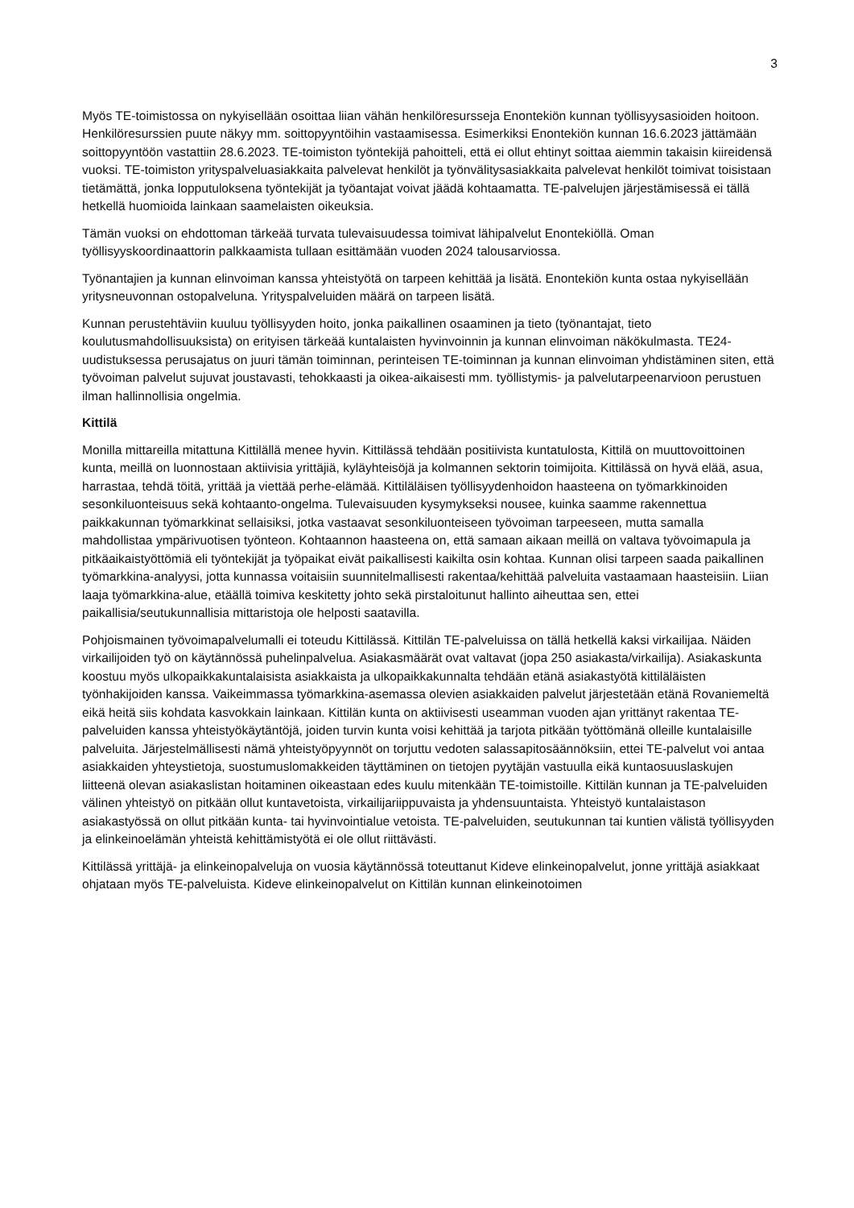3
Myös TE-toimistossa on nykyisellään osoittaa liian vähän henkilöresursseja Enontekiön kunnan työllisyysasioiden hoitoon. Henkilöresurssien puute näkyy mm. soittopyyntöihin vastaamisessa. Esimerkiksi Enontekiön kunnan 16.6.2023 jättämään soittopyyntöön vastattiin 28.6.2023. TE-toimiston työntekijä pahoitteli, että ei ollut ehtinyt soittaa aiemmin takaisin kiireidensä vuoksi. TE-toimiston yrityspalveluasiakkaita palvelevat henkilöt ja työnvälitysasiakkaita palvelevat henkilöt toimivat toisistaan tietämättä, jonka lopputuloksena työntekijät ja työantajat voivat jäädä kohtaamatta. TE-palvelujen järjestämisessä ei tällä hetkellä huomioida lainkaan saamelaisten oikeuksia.
Tämän vuoksi on ehdottoman tärkeää turvata tulevaisuudessa toimivat lähipalvelut Enontekiöllä. Oman työllisyyskoordinaattorin palkkaamista tullaan esittämään vuoden 2024 talousarviossa.
Työnantajien ja kunnan elinvoiman kanssa yhteistyötä on tarpeen kehittää ja lisätä. Enontekiön kunta ostaa nykyisellään yritysneuvonnan ostopalveluna. Yrityspalveluiden määrä on tarpeen lisätä.
Kunnan perustehtäviin kuuluu työllisyyden hoito, jonka paikallinen osaaminen ja tieto (työnantajat, tieto koulutusmahdollisuuksista) on erityisen tärkeää kuntalaisten hyvinvoinnin ja kunnan elinvoiman näkökulmasta. TE24-uudistuksessa perusajatus on juuri tämän toiminnan, perinteisen TE-toiminnan ja kunnan elinvoiman yhdistäminen siten, että työvoiman palvelut sujuvat joustavasti, tehokkaasti ja oikea-aikaisesti mm. työllistymis- ja palvelutarpeenarvioon perustuen ilman hallinnollisia ongelmia.
Kittilä
Monilla mittareilla mitattuna Kittilällä menee hyvin. Kittilässä tehdään positiivista kuntatulosta, Kittilä on muuttovoittoinen kunta, meillä on luonnostaan aktiivisia yrittäjiä, kyläyhteisöjä ja kolmannen sektorin toimijoita. Kittilässä on hyvä elää, asua, harrastaa, tehdä töitä, yrittää ja viettää perhe-elämää. Kittiläläisen työllisyydenhoidon haasteena on työmarkkinoiden sesonkiluonteisuus sekä kohtaanto-ongelma. Tulevaisuuden kysymykseksi nousee, kuinka saamme rakennettua paikkakunnan työmarkkinat sellaisiksi, jotka vastaavat sesonkiluonteiseen työvoiman tarpeeseen, mutta samalla mahdollistaa ympärivuotisen työnteon. Kohtaannon haasteena on, että samaan aikaan meillä on valtava työvoimapula ja pitkäaikaistyöttömiä eli työntekijät ja työpaikat eivät paikallisesti kaikilta osin kohtaa. Kunnan olisi tarpeen saada paikallinen työmarkkina-analyysi, jotta kunnassa voitaisiin suunnitelmallisesti rakentaa/kehittää palveluita vastaamaan haasteisiin. Liian laaja työmarkkina-alue, etäällä toimiva keskitetty johto sekä pirstaloitunut hallinto aiheuttaa sen, ettei paikallisia/seutukunnallisia mittaristoja ole helposti saatavilla.
Pohjoismainen työvoimapalvelumalli ei toteudu Kittilässä. Kittilän TE-palveluissa on tällä hetkellä kaksi virkailijaa. Näiden virkailijoiden työ on käytännössä puhelinpalvelua. Asiakasmäärät ovat valtavat (jopa 250 asiakasta/virkailija). Asiakaskunta koostuu myös ulkopaikkakuntalaisista asiakkaista ja ulkopaikkakunnalta tehdään etänä asiakastyötä kittiläläisten työnhakijoiden kanssa. Vaikeimmassa työmarkkina-asemassa olevien asiakkaiden palvelut järjestetään etänä Rovaniemeltä eikä heitä siis kohdata kasvokkain lainkaan. Kittilän kunta on aktiivisesti useamman vuoden ajan yrittänyt rakentaa TE-palveluiden kanssa yhteistyökäytäntöjä, joiden turvin kunta voisi kehittää ja tarjota pitkään työttömänä olleille kuntalaisille palveluita. Järjestelmällisesti nämä yhteistyöpyynnöt on torjuttu vedoten salassapitosäännöksiin, ettei TE-palvelut voi antaa asiakkaiden yhteystietoja, suostumuslomakkeiden täyttäminen on tietojen pyytäjän vastuulla eikä kuntaosuuslaskujen liitteenä olevan asiakaslistan hoitaminen oikeastaan edes kuulu mitenkään TE-toimistoille. Kittilän kunnan ja TE-palveluiden välinen yhteistyö on pitkään ollut kuntavetoista, virkailijariippuvaista ja yhdensuuntaista. Yhteistyö kuntalaistason asiakastyössä on ollut pitkään kunta- tai hyvinvointialue vetoista. TE-palveluiden, seutukunnan tai kuntien välistä työllisyyden ja elinkeinoelämän yhteistä kehittämistyötä ei ole ollut riittävästi.
Kittilässä yrittäjä- ja elinkeinopalveluja on vuosia käytännössä toteuttanut Kideve elinkeinopalvelut, jonne yrittäjä asiakkaat ohjataan myös TE-palveluista. Kideve elinkeinopalvelut on Kittilän kunnan elinkeinotoimen